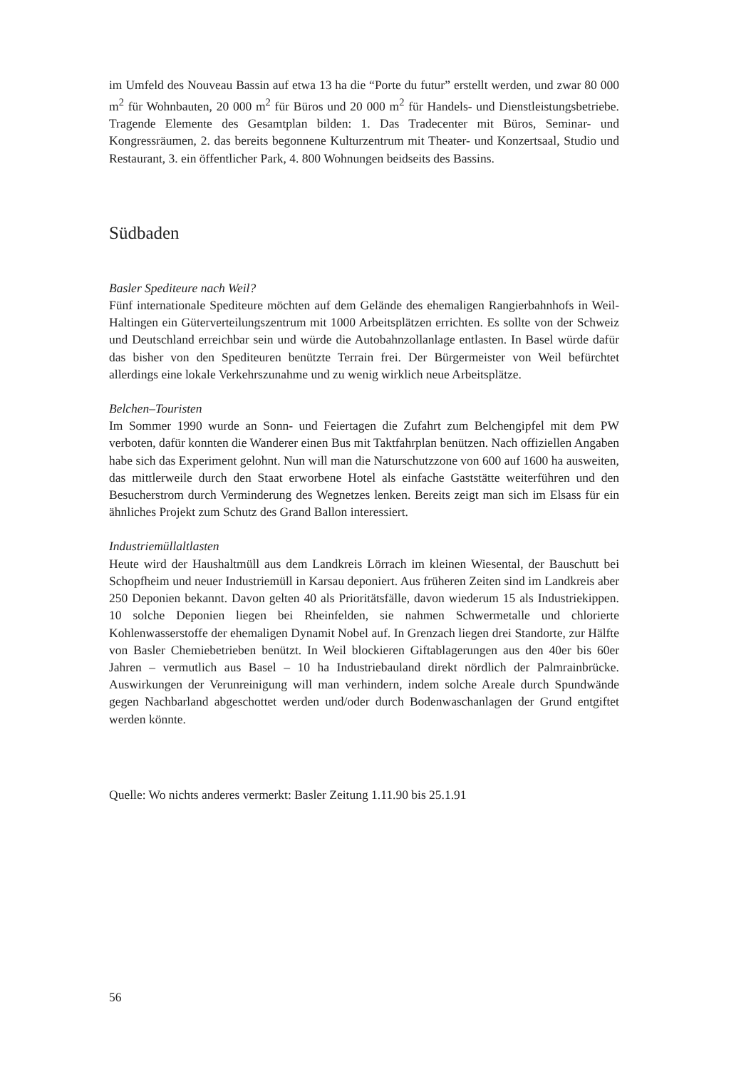im Umfeld des Nouveau Bassin auf etwa 13 ha die “Porte du futur” erstellt werden, und zwar 80 000 m<sup>2</sup> für Wohnbauten, 20 000 m<sup>2</sup> für Büros und 20 000 m<sup>2</sup> für Handels- und Dienstleistungsbetriebe. Tragende Elemente des Gesamtplan bilden: 1. Das Tradecenter mit Büros, Seminar- und Kongressräumen, 2. das bereits begonnene Kulturzentrum mit Theater- und Konzertsaal, Studio und Restaurant, 3. ein öffentlicher Park, 4. 800 Wohnungen beidseits des Bassins.
Südbaden
Basler Spediteure nach Weil?
Fünf internationale Spediteure möchten auf dem Gelände des ehemaligen Rangierbahnhofs in Weil-Haltingen ein Güterverteilungszentrum mit 1000 Arbeitsplätzen errichten. Es sollte von der Schweiz und Deutschland erreichbar sein und würde die Autobahnzollanlage entlasten. In Basel würde dafür das bisher von den Spediteuren benützte Terrain frei. Der Bürgermeister von Weil befürchtet allerdings eine lokale Verkehrszunahme und zu wenig wirklich neue Arbeitsplätze.
Belchen–Touristen
Im Sommer 1990 wurde an Sonn- und Feiertagen die Zufahrt zum Belchengipfel mit dem PW verboten, dafür konnten die Wanderer einen Bus mit Taktfahrplan benützen. Nach offiziellen Angaben habe sich das Experiment gelohnt. Nun will man die Naturschutzzone von 600 auf 1600 ha ausweiten, das mittlerweile durch den Staat erworbene Hotel als einfache Gaststätte weiterführen und den Besucherstrom durch Verminderung des Wegnetzes lenken. Bereits zeigt man sich im Elsass für ein ähnliches Projekt zum Schutz des Grand Ballon interessiert.
Industriemüllaltlasten
Heute wird der Haushaltmüll aus dem Landkreis Lörrach im kleinen Wiesental, der Bauschutt bei Schopfheim und neuer Industriemüll in Karsau deponiert. Aus früheren Zeiten sind im Landkreis aber 250 Deponien bekannt. Davon gelten 40 als Prioritätsfälle, davon wiederum 15 als Industriekippen. 10 solche Deponien liegen bei Rheinfelden, sie nahmen Schwermetalle und chlorierte Kohlenwasserstoffe der ehemaligen Dynamit Nobel auf. In Grenzach liegen drei Standorte, zur Hälfte von Basler Chemiebetrieben benützt. In Weil blockieren Giftablagerungen aus den 40er bis 60er Jahren – vermutlich aus Basel – 10 ha Industriebauland direkt nördlich der Palmrainbrücke. Auswirkungen der Verunreinigung will man verhindern, indem solche Areale durch Spundwände gegen Nachbarland abgeschottet werden und/oder durch Bodenwaschanlagen der Grund entgiftet werden könnte.
Quelle: Wo nichts anderes vermerkt: Basler Zeitung 1.11.90 bis 25.1.91
56